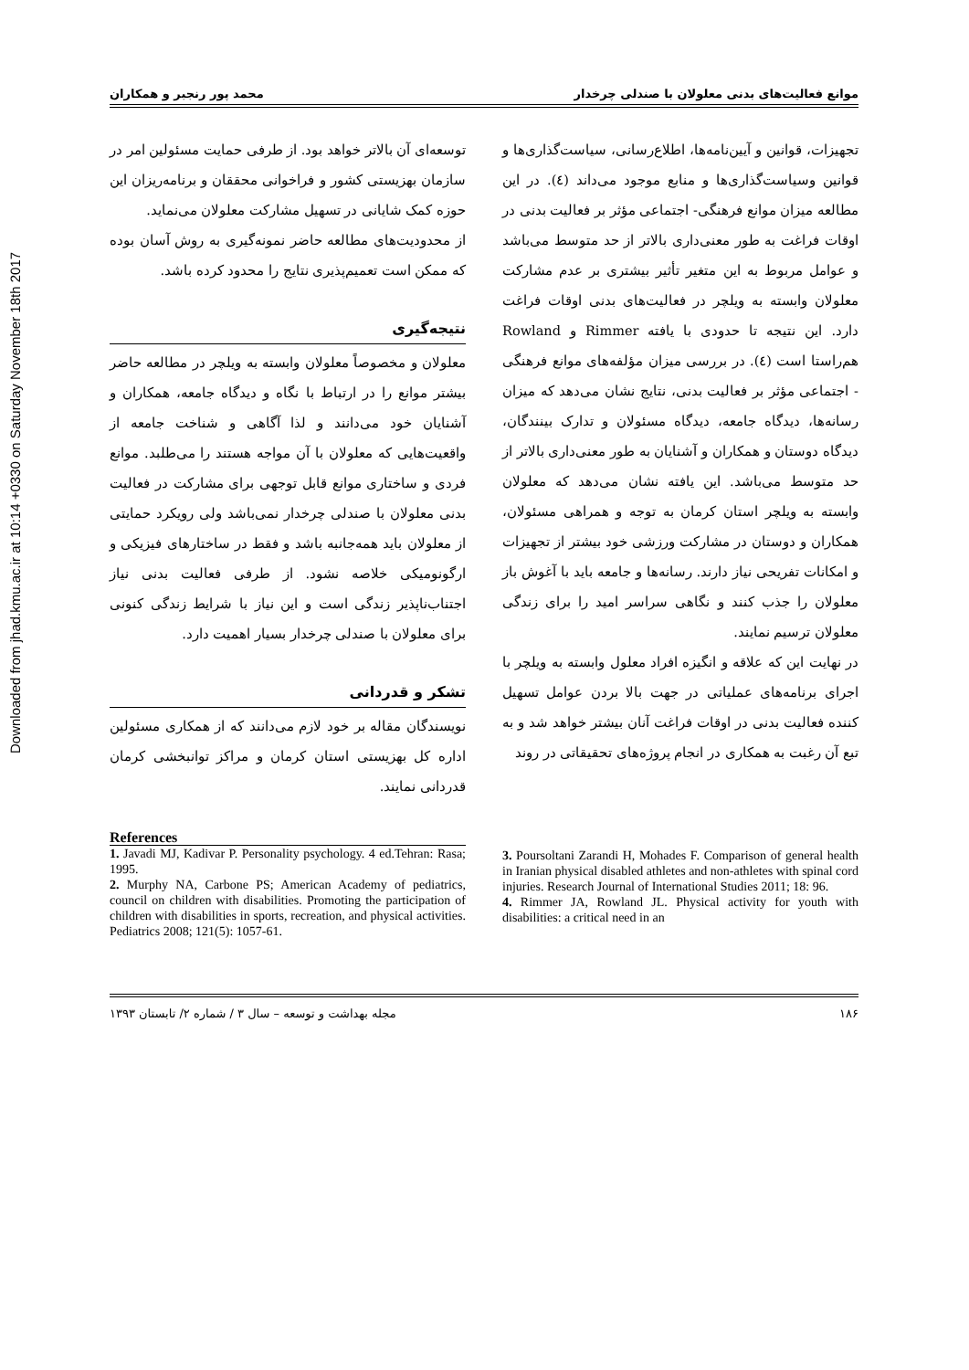Downloaded from jhad.kmu.ac.ir at 10:14 +0330 on Saturday November 18th 2017
موانع فعالیت‌های بدنی معلولان با صندلی چرخدار محمد پور رنجبر و همکاران
تجهیزات، قوانین و آیین‌نامه‌ها، اطلاع‌رسانی، سیاست‌گذاری‌ها و قوانین وسیاست‌گذاری‌ها و منابع موجود می‌داند (٤). در این مطالعه میزان موانع فرهنگی- اجتماعی مؤثر بر فعالیت بدنی در اوقات فراغت به طور معنی‌داری بالاتر از حد متوسط می‌باشد و عوامل مربوط به این متغیر تأثیر بیشتری بر عدم مشارکت معلولان وابسته به ویلچر در فعالیت‌های بدنی اوقات فراغت دارد. این نتیجه تا حدودی با یافته Rimmer و Rowland هم‌راستا است (٤). در بررسی میزان مؤلفه‌های موانع فرهنگی - اجتماعی مؤثر بر فعالیت بدنی، نتایج نشان می‌دهد که میزان رسانه‌ها، دیدگاه جامعه، دیدگاه مسئولان و تدارک بینندگان، دیدگاه دوستان و همکاران و آشنایان به طور معنی‌داری بالاتر از حد متوسط می‌باشد. این یافته نشان می‌دهد که معلولان وابسته به ویلچر استان کرمان به توجه و همراهی مسئولان، همکاران و دوستان در مشارکت ورزشی خود بیشتر از تجهیزات و امکانات تفریحی نیاز دارند. رسانه‌ها و جامعه باید با آغوش باز معلولان را جذب کنند و نگاهی سراسر امید را برای زندگی معلولان ترسیم نمایند.
در نهایت این که علاقه و انگیزه افراد معلول وابسته به ویلچر با اجرای برنامه‌های عملیاتی در جهت بالا بردن عوامل تسهیل کننده فعالیت بدنی در اوقات فراغت آنان بیشتر خواهد شد و به تبع آن رغبت به همکاری در انجام پروژه‌های تحقیقاتی در روند
توسعه‌ای آن بالاتر خواهد بود. از طرفی حمایت مسئولین امر در سازمان بهزیستی کشور و فراخوانی محققان و برنامه‌ریزان این حوزه کمک شایانی در تسهیل مشارکت معلولان می‌نماید.
از محدودیت‌های مطالعه حاضر نمونه‌گیری به روش آسان بوده که ممکن است تعمیم‌پذیری نتایج را محدود کرده باشد.
نتیجه‌گیری
معلولان و مخصوصاً معلولان وابسته به ویلچر در مطالعه حاضر بیشتر موانع را در ارتباط با نگاه و دیدگاه جامعه، همکاران و آشنایان خود می‌دانند و لذا آگاهی و شناخت جامعه از واقعیت‌هایی که معلولان با آن مواجه هستند را می‌طلبد. موانع فردی و ساختاری موانع قابل توجهی برای مشارکت در فعالیت بدنی معلولان با صندلی چرخدار نمی‌باشد ولی رویکرد حمایتی از معلولان باید همه‌جانبه باشد و فقط در ساختارهای فیزیکی و ارگونومیکی خلاصه نشود. از طرفی فعالیت بدنی نیاز اجتناب‌ناپذیر زندگی است و این نیاز با شرایط زندگی کنونی برای معلولان با صندلی چرخدار بسیار اهمیت دارد.
تشکر و قدردانی
نویسندگان مقاله بر خود لازم می‌دانند که از همکاری مسئولین اداره کل بهزیستی استان کرمان و مراکز توانبخشی کرمان قدردانی نمایند.
References
1. Javadi MJ, Kadivar P. Personality psychology. 4 ed.Tehran: Rasa; 1995.
2. Murphy NA, Carbone PS; American Academy of pediatrics, council on children with disabilities. Promoting the participation of children with disabilities in sports, recreation, and physical activities. Pediatrics 2008; 121(5): 1057-61.
3. Poursoltani Zarandi H, Mohades F. Comparison of general health in Iranian physical disabled athletes and non-athletes with spinal cord injuries. Research Journal of International Studies 2011; 18: 96.
4. Rimmer JA, Rowland JL. Physical activity for youth with disabilities: a critical need in an
۱۸۶ مجله بهداشت و توسعه – سال ۳ / شماره ۲/ تابستان ۱۳۹۳